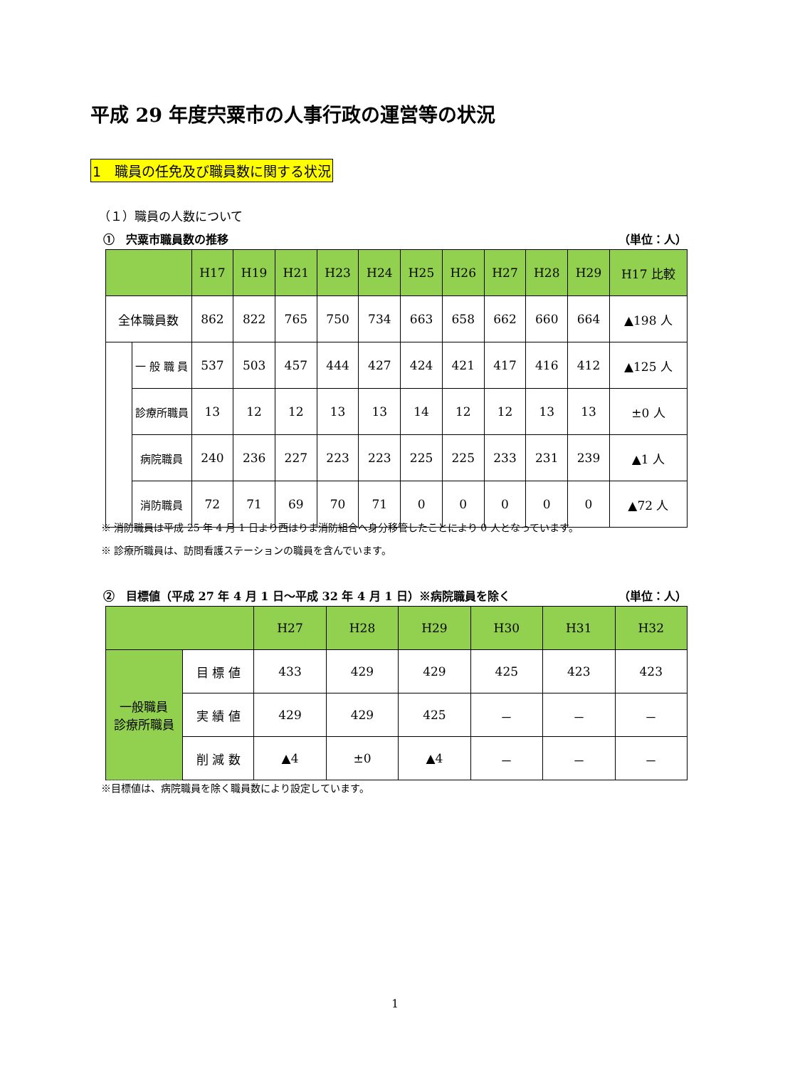平成 29 年度宍粟市の人事行政の運営等の状況
1　職員の任免及び職員数に関する状況
（１）職員の人数について
①　宍粟市職員数の推移 （単位：人）
| | | H17 | H19 | H21 | H23 | H24 | H25 | H26 | H27 | H28 | H29 | H17 比較 |
| --- | --- | --- | --- | --- | --- | --- | --- | --- | --- | --- | --- | --- |
| 全体職員数 | | 862 | 822 | 765 | 750 | 734 | 663 | 658 | 662 | 660 | 664 | ▲198 人 |
| | 一 般 職 員 | 537 | 503 | 457 | 444 | 427 | 424 | 421 | 417 | 416 | 412 | ▲125 人 |
| | 診療所職員 | 13 | 12 | 12 | 13 | 13 | 14 | 12 | 12 | 13 | 13 | ±0 人 |
| | 病院職員 | 240 | 236 | 227 | 223 | 223 | 225 | 225 | 233 | 231 | 239 | ▲1 人 |
| | 消防職員 | 72 | 71 | 69 | 70 | 71 | 0 | 0 | 0 | 0 | 0 | ▲72 人 |
※ 消防職員は平成 25 年 4 月 1 日より西はりま消防組合へ身分移管したことにより 0 人となっています。
※ 診療所職員は、訪問看護ステーションの職員を含んでいます。
②　目標値（平成 27 年 4 月 1 日～平成 32 年 4 月 1 日）※病院職員を除く （単位：人）
| | | H27 | H28 | H29 | H30 | H31 | H32 |
| --- | --- | --- | --- | --- | --- | --- | --- |
| 一般職員 診療所職員 | 目 標 値 | 433 | 429 | 429 | 425 | 423 | 423 |
| | 実 績 値 | 429 | 429 | 425 | － | － | － |
| | 削 減 数 | ▲4 | ±0 | ▲4 | － | － | － |
※目標値は、病院職員を除く職員数により設定しています。
1